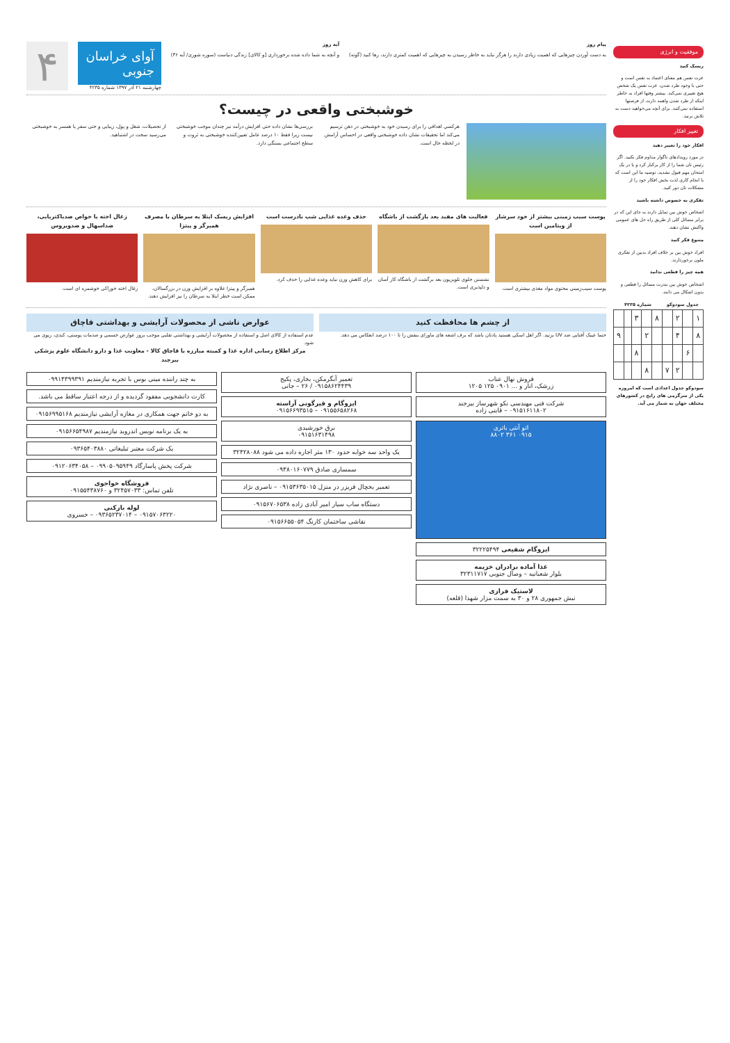موفقیت و انرژی
ریسک کنید
عزت نفس هم معنای اعتماد به نفس است و حتی با وجود طرد شدن، عزت نفس یک شخص هیچ تغییری نمی‌کند. بیشتر وقتها افراد به خاطر اینکه از طرد شدن واهمه دارند، از فرصتها استفاده نمی‌کنند. برای آنچه می‌خواهید دست به تلاش بزنید.
تغییر افکار
افکار خود را تغییر دهید
در مورد رویدادهای ناگوار مداوم فکر نکنید. اگر رئیس تان شما را از کار برکنار کرد و یا در یک امتحان مهم قبول نشدید، توصیه ما این است که با انجام کاری لذت بخش افکار خود را از مشکلات تان دور کنید.
تفکری به خصوص داشته باشید
اشخاص خوش بین تمایل دارند به جای این که در برابر مسائل کلی از طریق راه حل های عمومی واکنش نشان دهند.
متنوع فکر کنید
افراد خوش بین بر خلاف افراد بدبین از تفکری ملون برخوردارند.
همه چیز را قطعی ندانید
اشخاص خوش بین بندرت مسائل را قطعی و بدون اشکال می دانند.
| جدول سودوکو | | | | شماره ۴۲۳۵ | | | | |
| --- | --- | --- | --- | --- | --- | --- | --- | --- |
| ۱ | | ۲ | | ۸ | | ۳ | | |
| ۸ | | ۴ | | | ۲ | | | ۹ |
| | ۶ | | | | | ۸ | | |
| | | ۲ | ۷ | | ۸ | | | |
سودوکو جدول اعدادی است که امروزه یکی از سرگرمی های رایج در کشورهای مختلف جهان به شمار می آید.
پیام روز
به دست آوردن چیزهایی که اهمیت زیادی دارند را هرگز نباید به خاطر رسیدن به چیزهایی که اهمیت کمتری دارند، رها کنید (گوته)
آیه روز
و آنچه به شما داده شده برخورداری [و کالای] زندگی دنیاست (سوره شوری/ آیه ۳۶)
آوای خراسان جنوبی
چهارشنبه ۲۱ آذر ۱۳۹۷ شماره ۴۲۳۵
۴
خوشبختی واقعی در چیست؟
هرکسی اهدافی را برای رسیدن خود به خوشبختی در ذهن ترسیم می‌کند اما تحقیقات نشان داده خوشبختی واقعی در احساس آرامش در لحظه حال است.
بررسی‌ها نشان داده حتی افزایش درآمد نیز چندان موجب خوشبختی نیست زیرا فقط ۱۰ درصد عامل تعیین‌کننده خوشبختی به ثروت و سطح اجتماعی بستگی دارد.
از تحصیلات، شغل و پول، زیبایی و حتی سفر یا همسر به خوشبختی می‌رسید سخت در اشتباهید.
پوست سیب زمینی بیشتر از خود سرشار از ویتامین است
پوست سیب‌زمینی محتوی مواد مغذی بیشتری است.
فعالیت های مفید بعد بازگشت از باشگاه
نشستن جلوی تلویزیون بعد برگشت از باشگاه کار آسان و دلپذیری است.
حذف وعده غذایی شب نادرست است
برای کاهش وزن نباید وعده غذایی را حذف کرد.
افزایش ریسک ابتلا به سرطان با مصرف همبرگر و پیتزا
همبرگر و پیتزا علاوه بر افزایش وزن در بزرگسالان، ممکن است خطر ابتلا به سرطان را نیز افزایش دهند.
زغال اخته با خواص ضدباکتریایی، ضداسهال و ضدویروس
زغال اخته خوراکی خوشمزه ای است.
از چشم ها محافظت کنید
حتما عینک آفتابی ضد UV بزنید. اگر اهل اسکی هستید یادتان باشد که برف اشعه های ماورای بنفش را تا ۱۰۰ درصد انعکاس می دهد.
عوارض ناشی از محصولات آرایشی و بهداشتی قاچاق
عدم استفاده از کالای اصل و استفاده از محصولات آرایشی و بهداشتی تقلبی موجب بروز عوارض جسمی و صدمات پوستی، کبدی، ریوی می شود.
مرکز اطلاع رسانی اداره غذا و کمیته مبارزه با قاچاق کالا - معاونت غذا و دارو دانشگاه علوم پزشکی بیرجند
فروش نهال عناب
زرشک، انار و ... ۰۹۰۱ ۱۲۵ ۱۲۰۵
شرکت فنی مهندسی نکو شهرساز بیرجند
۰۹۱۵۱۶۱۱۸۰۲ – قاینی زاده
اتو آنتی باتری
۰۹۱۵ ۳۶۱ ۸۸۰۲
ایزوگام شفیعی ۳۲۲۲۵۴۹۴
غذا آماده برادران خزیمه
بلوار شعبانیه – وصال جنوبی ۳۲۳۱۱۷۱۷
لاستیک فرازی
نبش جمهوری ۲۸ و ۳۰ به سمت مزار شهدا (قلعه)
تعمیر آبگرمکن، بخاری، پکیج
۰۹۱۵۸۶۲۴۴۳۹ / ۲۶ – جانی
ایزوگام و قیرگونی آراسته
۰۹۱۵۵۶۵۸۲۶۸ – ۰۹۱۵۶۶۹۳۵۱۵
برق خورشیدی
۰۹۱۵۱۶۳۱۴۹۸
یک واحد سه خوابه حدود ۱۳۰ متر اجاره داده می شود ۳۲۴۲۸۰۸۸
سمساری صادق ۰۹۳۸۰۱۶۰۷۷۹
تعمیر یخچال فریزر در منزل ۰۹۱۵۳۶۳۵۰۱۵ – ناصری نژاد
دستگاه ساب سیار امیر آبادی زاده ۰۹۱۵۶۷۰۶۵۳۸
نقاشی ساختمان کارنگ ۰۹۱۵۶۶۵۵۰۵۴
به چند راننده مینی بوس با تجربه نیازمندیم ۰۹۹۱۴۳۹۹۳۹۱
کارت دانشجویی مفقود گردیده و از درجه اعتبار ساقط می باشد.
به دو خانم جهت همکاری در مغازه آرایشی نیازمندیم ۰۹۱۵۶۹۹۵۱۶۸
به یک برنامه نویس اندروید نیازمندیم ۰۹۱۵۶۶۵۴۹۸۷
یک شرکت معتبر تبلیغاتی ۰۹۳۶۵۴۰۳۸۸۰
شرکت پخش پاسارگاد ۰۹۹۰۵۰۹۵۹۴۹ – ۰۹۱۲۰۶۳۴۰۵۸
فروشگاه خواجوی
تلفن تماس: ۳۲۴۵۷۰۳۳ و ۰۹۱۵۵۴۳۸۷۶۰
لوله بازکنی
۰۹۱۵۷۰۶۳۲۲۰ – ۰۹۳۶۵۲۳۷۰۱۴ – خسروی